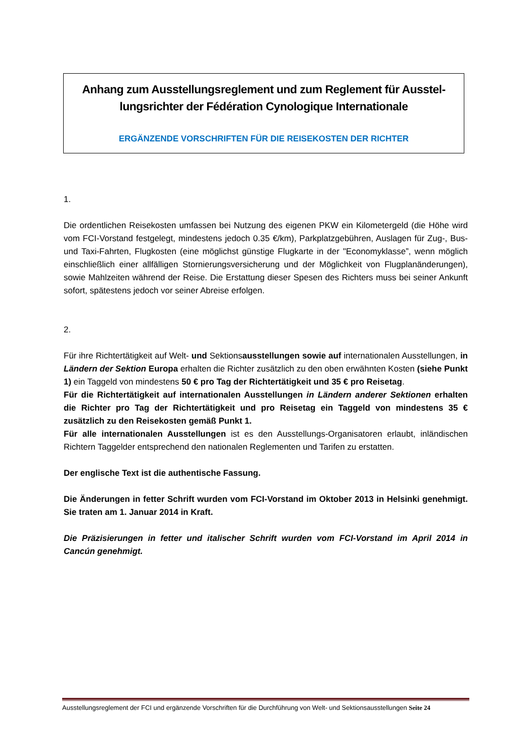Anhang zum Ausstellungsreglement und zum Reglement für Ausstel-lungsrichter der Fédération Cynologique Internationale
ERGÄNZENDE VORSCHRIFTEN FÜR DIE REISEKOSTEN DER RICHTER
1.
Die ordentlichen Reisekosten umfassen bei Nutzung des eigenen PKW ein Kilometergeld (die Höhe wird vom FCI-Vorstand festgelegt, mindestens jedoch 0.35 €/km), Parkplatzgebühren, Auslagen für Zug-, Bus- und Taxi-Fahrten, Flugkosten (eine möglichst günstige Flugkarte in der "Economyklasse”, wenn möglich einschließlich einer allfälligen Stornierungsversicherung und der Möglichkeit von Flugplanänderungen), sowie Mahlzeiten während der Reise. Die Erstattung dieser Spesen des Richters muss bei seiner Ankunft sofort, spätestens jedoch vor seiner Abreise erfolgen.
2.
Für ihre Richtertätigkeit auf Welt- und Sektionsausstellungen sowie auf internationalen Ausstellungen, in Ländern der Sektion Europa erhalten die Richter zusätzlich zu den oben erwähnten Kosten (siehe Punkt 1) ein Taggeld von mindestens 50 € pro Tag der Richtertätigkeit und 35 € pro Reisetag.
Für die Richtertätigkeit auf internationalen Ausstellungen in Ländern anderer Sektionen erhalten die Richter pro Tag der Richtertätigkeit und pro Reisetag ein Taggeld von mindestens 35 € zusätzlich zu den Reisekosten gemäß Punkt 1.
Für alle internationalen Ausstellungen ist es den Ausstellungs-Organisatoren erlaubt, inländischen Richtern Taggelder entsprechend den nationalen Reglementen und Tarifen zu erstatten.
Der englische Text ist die authentische Fassung.
Die Änderungen in fetter Schrift wurden vom FCI-Vorstand im Oktober 2013 in Helsinki genehmigt. Sie traten am 1. Januar 2014 in Kraft.
Die Präzisierungen in fetter und italischer Schrift wurden vom FCI-Vorstand im April 2014 in Cancún genehmigt.
Ausstellungsreglement der FCI und ergänzende Vorschriften für die Durchführung von Welt- und Sektionsausstellungen Seite 24